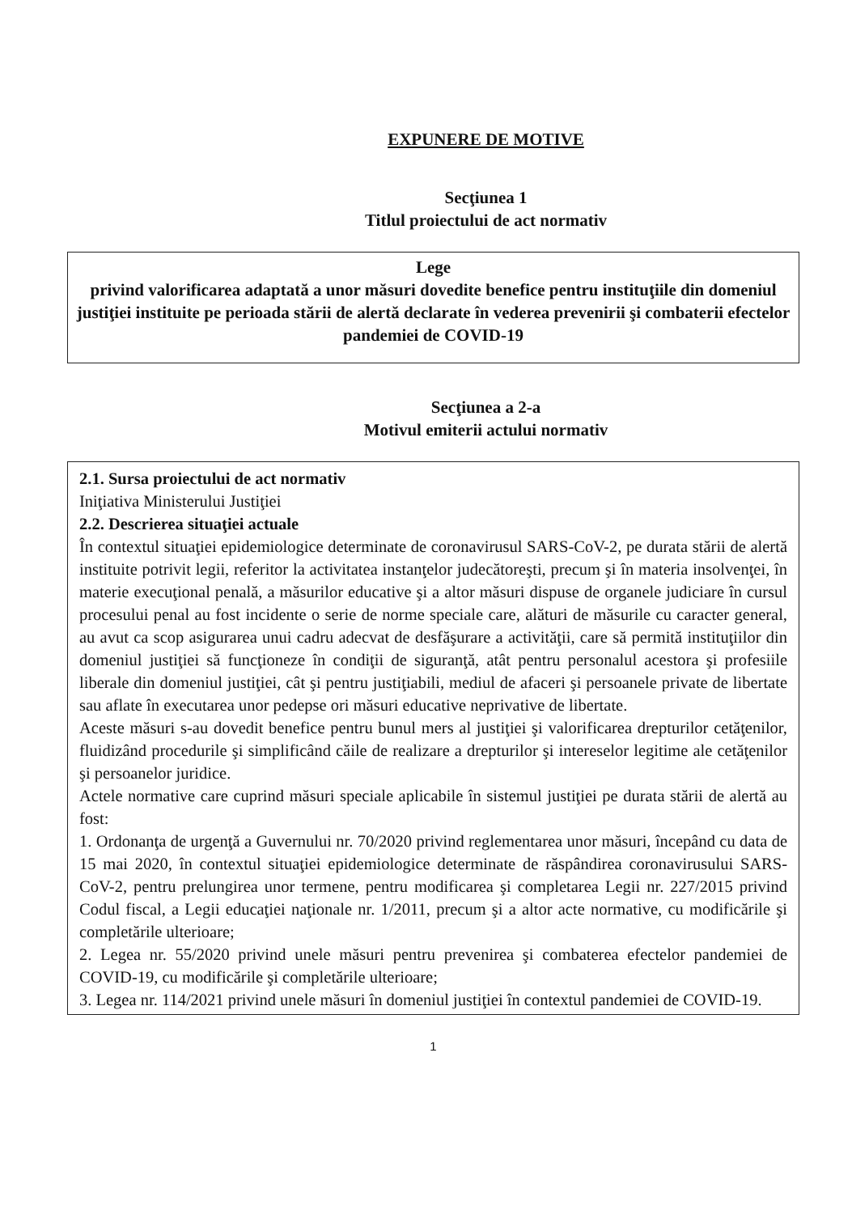EXPUNERE DE MOTIVE
Secţiunea 1
Titlul proiectului de act normativ
Lege
privind valorificarea adaptată a unor măsuri dovedite benefice pentru instituţiile din domeniul justiţiei instituite pe perioada stării de alertă declarate în vederea prevenirii şi combaterii efectelor pandemiei de COVID-19
Secţiunea a 2-a
Motivul emiterii actului normativ
2.1. Sursa proiectului de act normativ
Iniţiativa Ministerului Justiţiei
2.2. Descrierea situaţiei actuale
În contextul situaţiei epidemiologice determinate de coronavirusul SARS-CoV-2, pe durata stării de alertă instituite potrivit legii, referitor la activitatea instanţelor judecătoreşti, precum şi în materia insolvenţei, în materie execuţional penală, a măsurilor educative şi a altor măsuri dispuse de organele judiciare în cursul procesului penal au fost incidente o serie de norme speciale care, alături de măsurile cu caracter general, au avut ca scop asigurarea unui cadru adecvat de desfăşurare a activităţii, care să permită instituţiilor din domeniul justiţiei să funcţioneze în condiţii de siguranţă, atât pentru personalul acestora şi profesiile liberale din domeniul justiţiei, cât şi pentru justiţiabili, mediul de afaceri şi persoanele private de libertate sau aflate în executarea unor pedepse ori măsuri educative neprivative de libertate.
Aceste măsuri s-au dovedit benefice pentru bunul mers al justiţiei şi valorificarea drepturilor cetăţenilor, fluidizând procedurile şi simplificând căile de realizare a drepturilor şi intereselor legitime ale cetăţenilor şi persoanelor juridice.
Actele normative care cuprind măsuri speciale aplicabile în sistemul justiţiei pe durata stării de alertă au fost:
1. Ordonanţa de urgenţă a Guvernului nr. 70/2020 privind reglementarea unor măsuri, începând cu data de 15 mai 2020, în contextul situaţiei epidemiologice determinate de răspândirea coronavirusului SARS-CoV-2, pentru prelungirea unor termene, pentru modificarea şi completarea Legii nr. 227/2015 privind Codul fiscal, a Legii educaţiei naţionale nr. 1/2011, precum şi a altor acte normative, cu modificările şi completările ulterioare;
2. Legea nr. 55/2020 privind unele măsuri pentru prevenirea şi combaterea efectelor pandemiei de COVID-19, cu modificările şi completările ulterioare;
3. Legea nr. 114/2021 privind unele măsuri în domeniul justiţiei în contextul pandemiei de COVID-19.
1